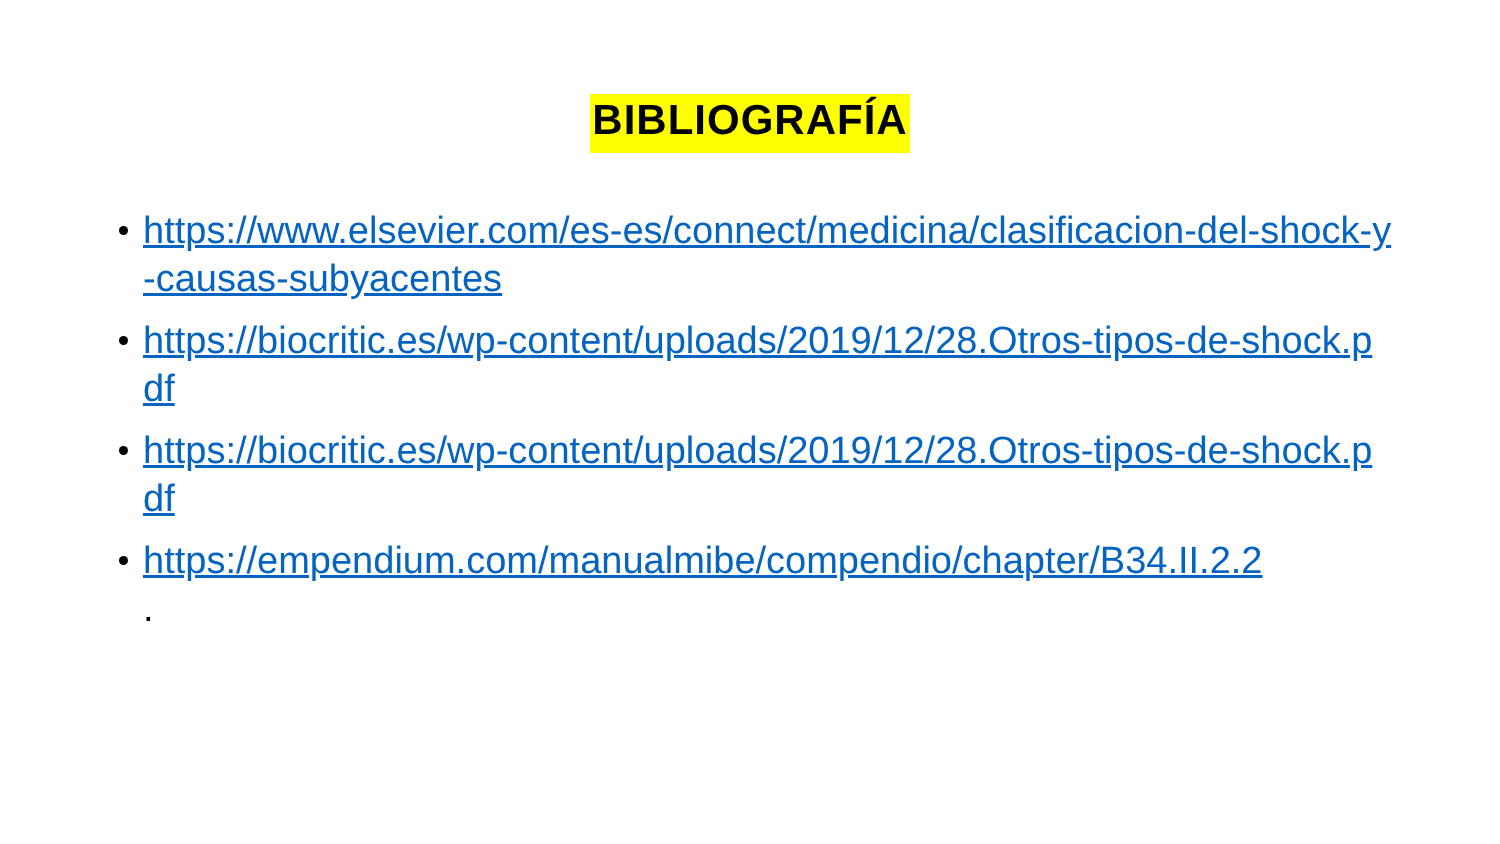BIBLIOGRAFÍA
https://www.elsevier.com/es-es/connect/medicina/clasificacion-del-shock-y-causas-subyacentes
https://biocritic.es/wp-content/uploads/2019/12/28.Otros-tipos-de-shock.pdf
https://biocritic.es/wp-content/uploads/2019/12/28.Otros-tipos-de-shock.pdf
https://empendium.com/manualmibe/compendio/chapter/B34.II.2.2
.